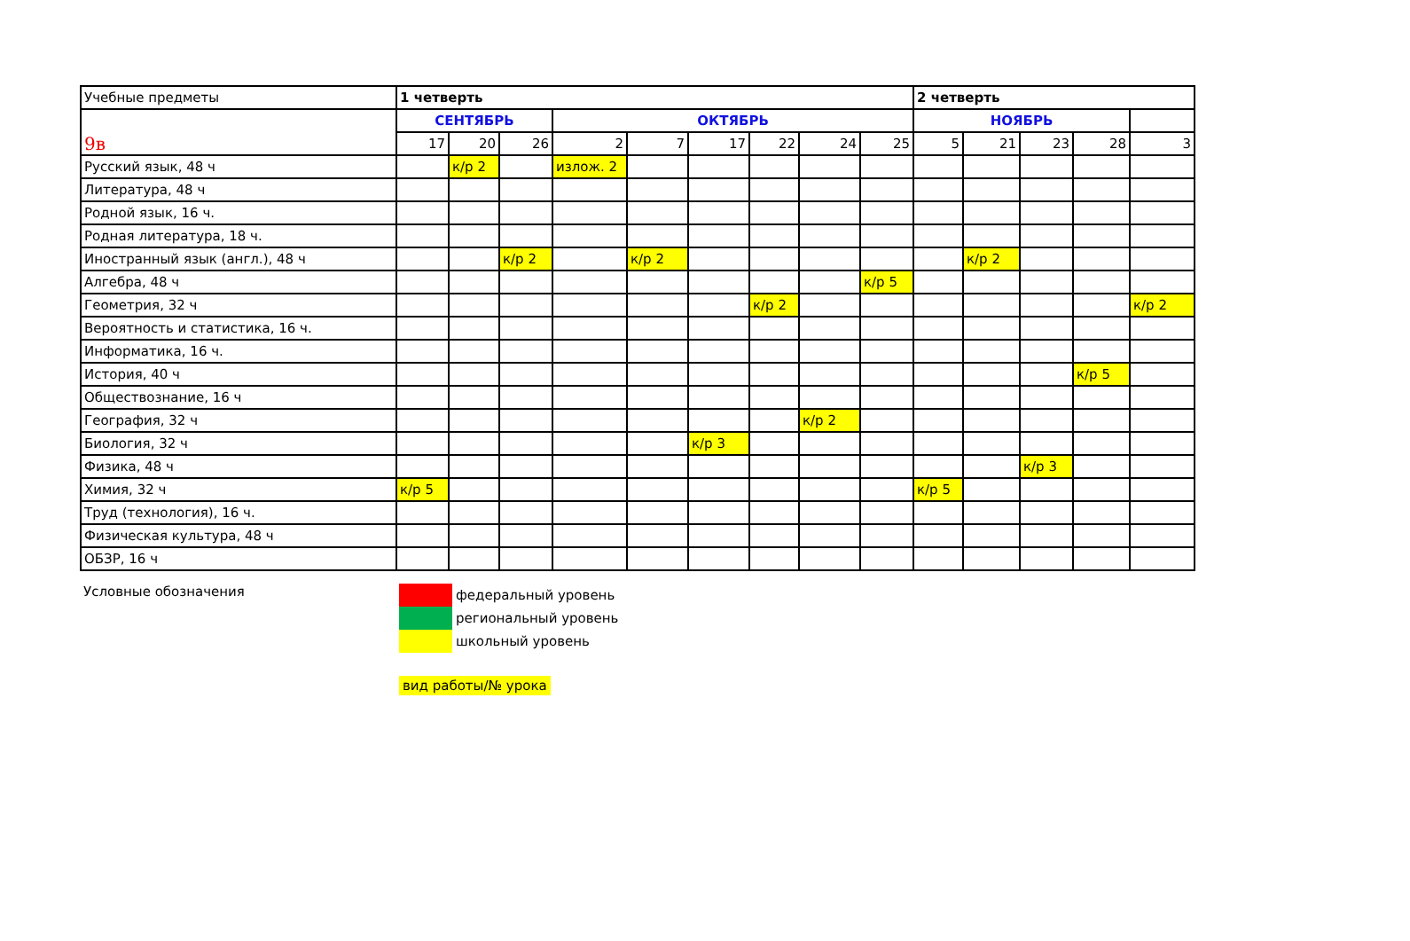| Учебные предметы | 1 четверть | | | | | | | | | 2 четверть | | | | |
| --- | --- | --- | --- | --- | --- | --- | --- | --- | --- | --- | --- | --- | --- | --- |
| 9в | СЕНТЯБРЬ | | | ОКТЯБРЬ | | | | | | НОЯБРЬ | | | | |
| | 17 | 20 | 26 | 2 | 7 | 17 | 22 | 24 | 25 | 5 | 21 | 23 | 28 | 3 |
| Русский язык, 48 ч | | к/р 2 | | излож. 2 | | | | | | | | | | |
| Литература, 48 ч | | | | | | | | | | | | | | |
| Родной язык, 16 ч. | | | | | | | | | | | | | | |
| Родная литература, 18 ч. | | | | | | | | | | | | | | |
| Иностранный язык (англ.), 48 ч | | | к/р 2 | | к/р 2 | | | | | | к/р 2 | | | |
| Алгебра, 48 ч | | | | | | | | | к/р 5 | | | | | |
| Геометрия, 32 ч | | | | | | | к/р 2 | | | | | | | к/р 2 |
| Вероятность и статистика, 16 ч. | | | | | | | | | | | | | | |
| Информатика, 16 ч. | | | | | | | | | | | | | | |
| История, 40 ч | | | | | | | | | | | | | к/р 5 | |
| Обществознание, 16 ч | | | | | | | | | | | | | | |
| География, 32 ч | | | | | | | | к/р 2 | | | | | | |
| Биология, 32 ч | | | | | | к/р 3 | | | | | | | | |
| Физика, 48 ч | | | | | | | | | | | | к/р 3 | | |
| Химия, 32 ч | к/р 5 | | | | | | | | | к/р 5 | | | | |
| Труд (технология), 16 ч. | | | | | | | | | | | | | | |
| Физическая культура, 48 ч | | | | | | | | | | | | | | |
| ОБЗР, 16 ч | | | | | | | | | | | | | | |
Условные обозначения
федеральный уровень
региональный уровень
школьный уровень
вид работы/№ урока